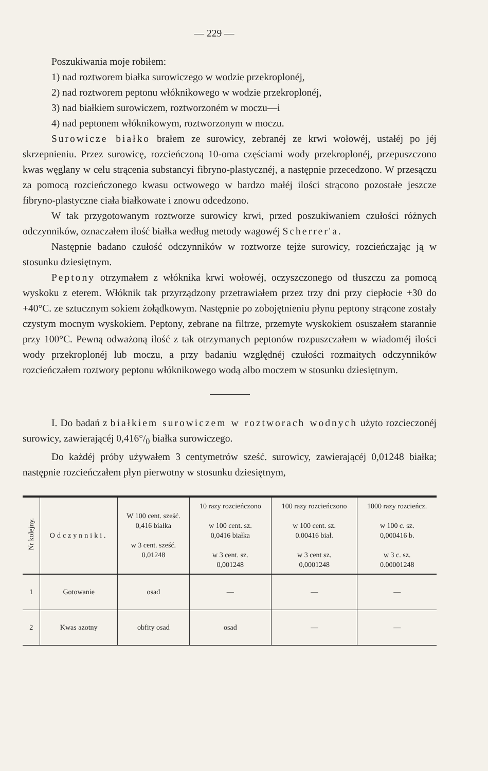— 229 —
Poszukiwania moje robiłem:
1) nad roztworem białka surowiczego w wodzie przekroplonéj,
2) nad roztworem peptonu włóknikowego w wodzie przekroplonéj,
3) nad białkiem surowiczem, roztworzoném w moczu—i
4) nad peptonem włóknikowym, roztworzonym w moczu.
Surowicze białko brałem ze surowicy, zebranéj ze krwi wołowéj, ustałéj po jéj skrzepnieniu. Przez surowicę, rozcieńczoną 10-oma częściami wody przekroplonéj, przepuszczono kwas węglany w celu strącenia substancyi fibryno-plastycznéj, a następnie przecedzono. W przesączu za pomocą rozcieńczonego kwasu octwowego w bardzo małéj ilości strącono pozostałe jeszcze fibryno-plastyczne ciała białkowate i znowu odcedzono.
W tak przygotowanym roztworze surowicy krwi, przed poszukiwaniem czułości różnych odczynników, oznaczałem ilość białka według metody wagowéj Scherrer'a.
Następnie badano czułość odczynników w roztworze tejże surowicy, rozcieńczając ją w stosunku dziesiętnym.
Peptony otrzymałem z włóknika krwi wołowéj, oczyszczonego od tłuszczu za pomocą wyskoku z eterem. Włóknik tak przyrządzony przetrawiałem przez trzy dni przy ciepłocie +30 do +40°C. ze sztucznym sokiem żołądkowym. Następnie po zobojętnieniu płynu peptony strącone zostały czystym mocnym wyskokiem. Peptony, zebrane na filtrze, przemyte wyskokiem osuszałem starannie przy 100°C. Pewną odważoną ilość z tak otrzymanych peptonów rozpuszczałem w wiadoméj ilości wody przekroplonéj lub moczu, a przy badaniu względnéj czułości rozmaitych odczynników rozcieńczałem roztwory peptonu włóknikowego wodą albo moczem w stosunku dziesiętnym.
I. Do badań z białkiem surowiczem w roztworach wodnych użyto rozcieczonéj surowicy, zawierającéj 0,416°/<sub>0</sub> białka surowiczego.
Do każdéj próby używałem 3 centymetrów sześć. surowicy, zawierającéj 0,01248 białka; następnie rozcieńczałem płyn pierwotny w stosunku dziesiętnym,
| Nr kolejny. | Odczynniki. | W 100 cent. sześć. 0,416 białka w 3 cent. sześć. 0,01248 | 10 razy rozcieńczono w 100 cent. sz. 0,0416 białka w 3 cent. sz. 0,001248 | 100 razy rozcieńczono w 100 cent. sz. 0.00416 biał. w 3 cent sz. 0,0001248 | 1000 razy rozcieńcz. w 100 c. sz. 0,000416 b. w 3 c. sz. 0.00001248 |
| --- | --- | --- | --- | --- | --- |
| 1 | Gotowanie | osad | — | — | — |
| 2 | Kwas azotny | obfity osad | osad | — | — |